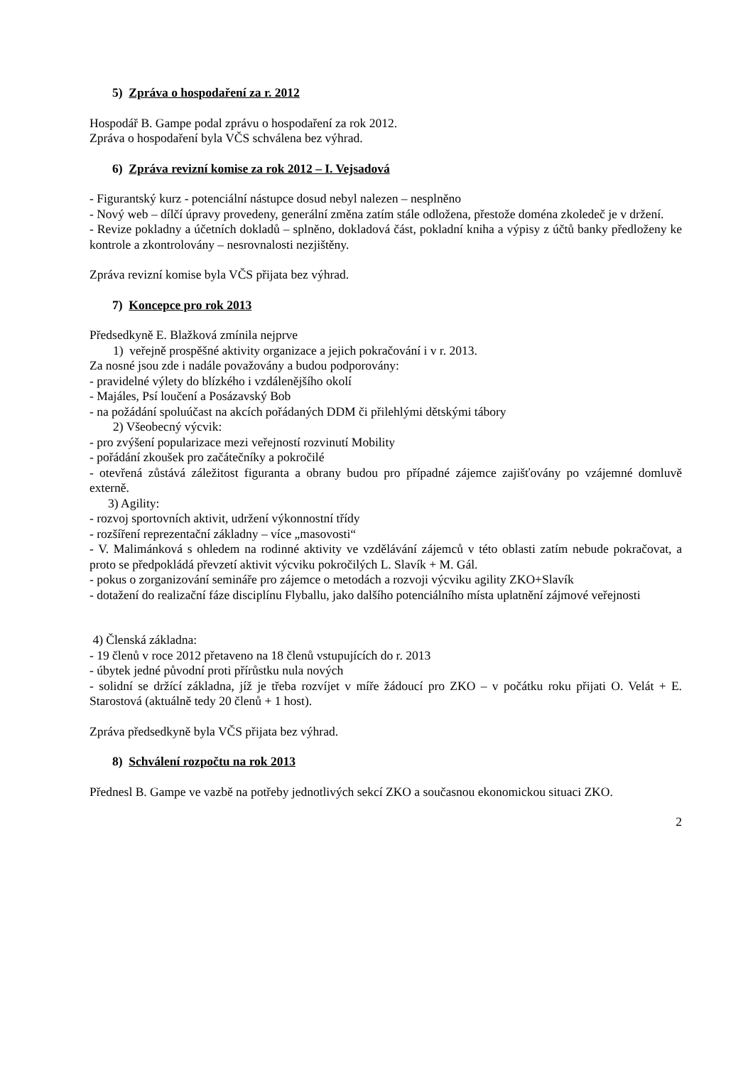5) Zpráva o hospodaření za r. 2012
Hospodář B. Gampe podal zprávu o hospodaření za rok 2012.
Zpráva o hospodaření byla VČS schválena bez výhrad.
6) Zpráva revizní komise za rok 2012 – I. Vejsadová
- Figurantský kurz - potenciální nástupce dosud nebyl nalezen – nesplněno
- Nový web – dílčí úpravy provedeny, generální změna zatím stále odložena, přestože doména zkoledeč je v držení.
- Revize pokladny a účetních dokladů – splněno, dokladová část, pokladní kniha a výpisy z účtů banky předloženy ke kontrole a zkontrolovány – nesrovnalosti nezjištěny.
Zpráva revizní komise byla VČS přijata bez výhrad.
7) Koncepce pro rok 2013
Předsedkyně E. Blažková zmínila nejprve
1) veřejně prospěšné aktivity organizace a jejich pokračování i v r. 2013.
Za nosné jsou zde i nadále považovány a budou podporovány:
- pravidelné výlety do blízkého i vzdálenějšího okolí
- Majáles, Psí loučení a Posázavský Bob
- na požádání spoluúčast na akcích pořádaných DDM či přilehlými dětskými tábory
2) Všeobecný výcvik:
- pro zvýšení popularizace mezi veřejností rozvinutí Mobility
- pořádání zkoušek pro začátečníky a pokročilé
- otevřená zůstává záležitost figuranta a obrany budou pro případné zájemce zajišťovány po vzájemné domluvě externě.
3) Agility:
- rozvoj sportovních aktivit, udržení výkonnostní třídy
- rozšíření reprezentační základny – více „masovosti“
- V. Malimánková s ohledem na rodinné aktivity ve vzdělávání zájemců v této oblasti zatím nebude pokračovat, a proto se předpokládá převzetí aktivit výcviku pokročilých L. Slavík + M. Gál.
- pokus o zorganizování semináře pro zájemce o metodách a rozvoji výcviku agility ZKO+Slavík
- dotažení do realizační fáze disciplínu Flyballu, jako dalšího potenciálního místa uplatnění zájmové veřejnosti
4) Členská základna:
- 19 členů v roce 2012 přetaveno na 18 členů vstupujících do r. 2013
- úbytek jedné původní proti přírůstku nula nových
- solidní se držící základna, jíž je třeba rozvíjet v míře žádoucí pro ZKO – v počátku roku přijati O. Velát + E. Starostová (aktuálně tedy 20 členů + 1 host).
Zpráva předsedkyně byla VČS přijata bez výhrad.
8) Schválení rozpočtu na rok 2013
Přednesl B. Gampe ve vazbě na potřeby jednotlivých sekcí ZKO a současnou ekonomickou situaci ZKO.
2